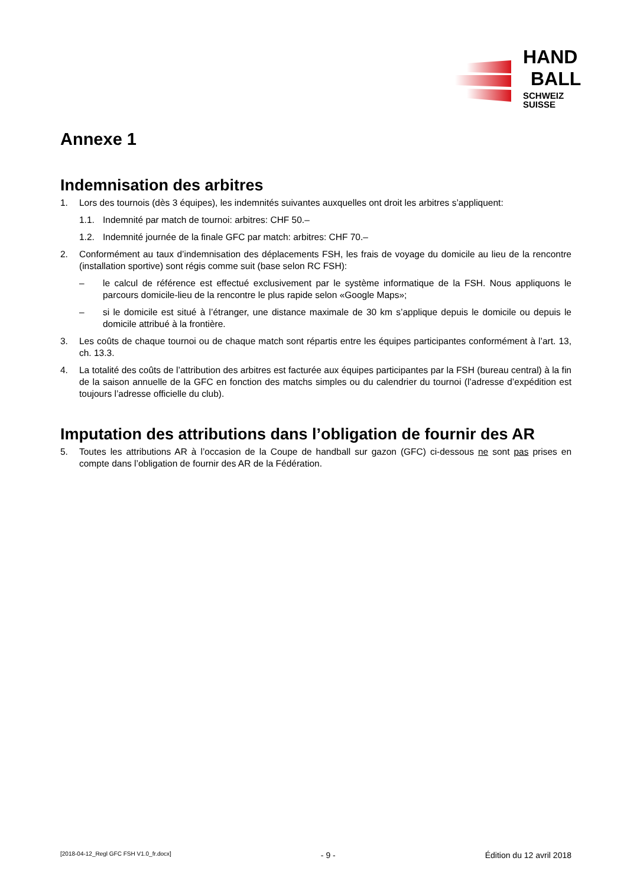HAND
BALL
SCHWEIZ
SUISSE
Annexe 1
Indemnisation des arbitres
1. Lors des tournois (dès 3 équipes), les indemnités suivantes auxquelles ont droit les arbitres s’appliquent:
1.1. Indemnité par match de tournoi: arbitres: CHF 50.–
1.2. Indemnité journée de la finale GFC par match: arbitres: CHF 70.–
2. Conformément au taux d’indemnisation des déplacements FSH, les frais de voyage du domicile au lieu de la rencontre (installation sportive) sont régis comme suit (base selon RC FSH):
– le calcul de référence est effectué exclusivement par le système informatique de la FSH. Nous appliquons le parcours domicile-lieu de la rencontre le plus rapide selon «Google Maps»;
– si le domicile est situé à l’étranger, une distance maximale de 30 km s’applique depuis le domicile ou depuis le domicile attribué à la frontière.
3. Les coûts de chaque tournoi ou de chaque match sont répartis entre les équipes participantes conformément à l’art. 13, ch. 13.3.
4. La totalité des coûts de l’attribution des arbitres est facturée aux équipes participantes par la FSH (bureau central) à la fin de la saison annuelle de la GFC en fonction des matchs simples ou du calendrier du tournoi (l’adresse d’expédition est toujours l’adresse officielle du club).
Imputation des attributions dans l’obligation de fournir des AR
5. Toutes les attributions AR à l’occasion de la Coupe de handball sur gazon (GFC) ci-dessous ne sont pas prises en compte dans l’obligation de fournir des AR de la Fédération.
[2018-04-12_Regl GFC FSH V1.0_fr.docx] - 9 - Édition du 12 avril 2018